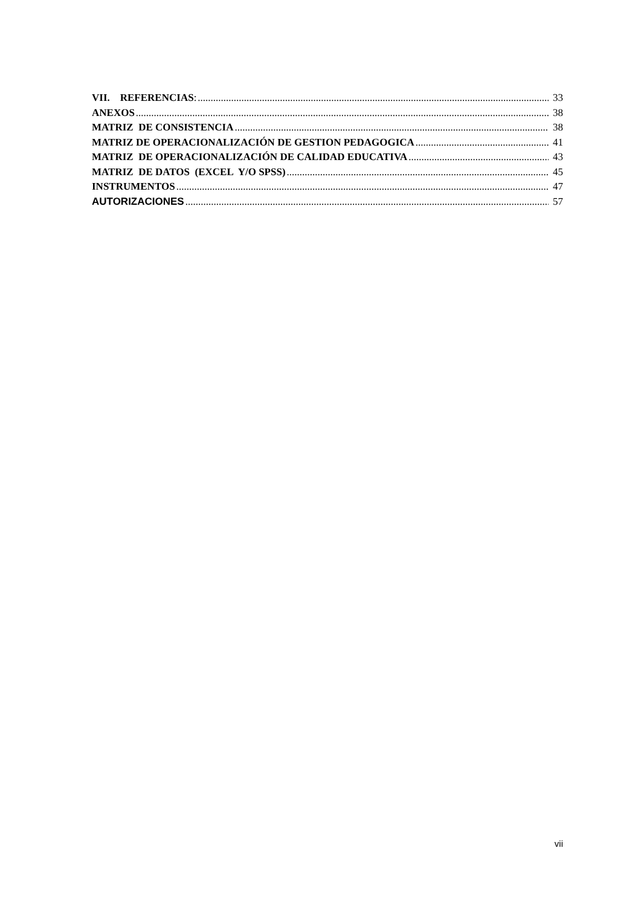VII. REFERENCIAS: 33
ANEXOS 38
MATRIZ DE CONSISTENCIA 38
MATRIZ DE OPERACIONALIZACIÓN DE GESTION PEDAGOGICA 41
MATRIZ DE OPERACIONALIZACIÓN DE CALIDAD EDUCATIVA 43
MATRIZ DE DATOS (EXCEL Y/O SPSS) 45
INSTRUMENTOS 47
AUTORIZACIONES 57
vii